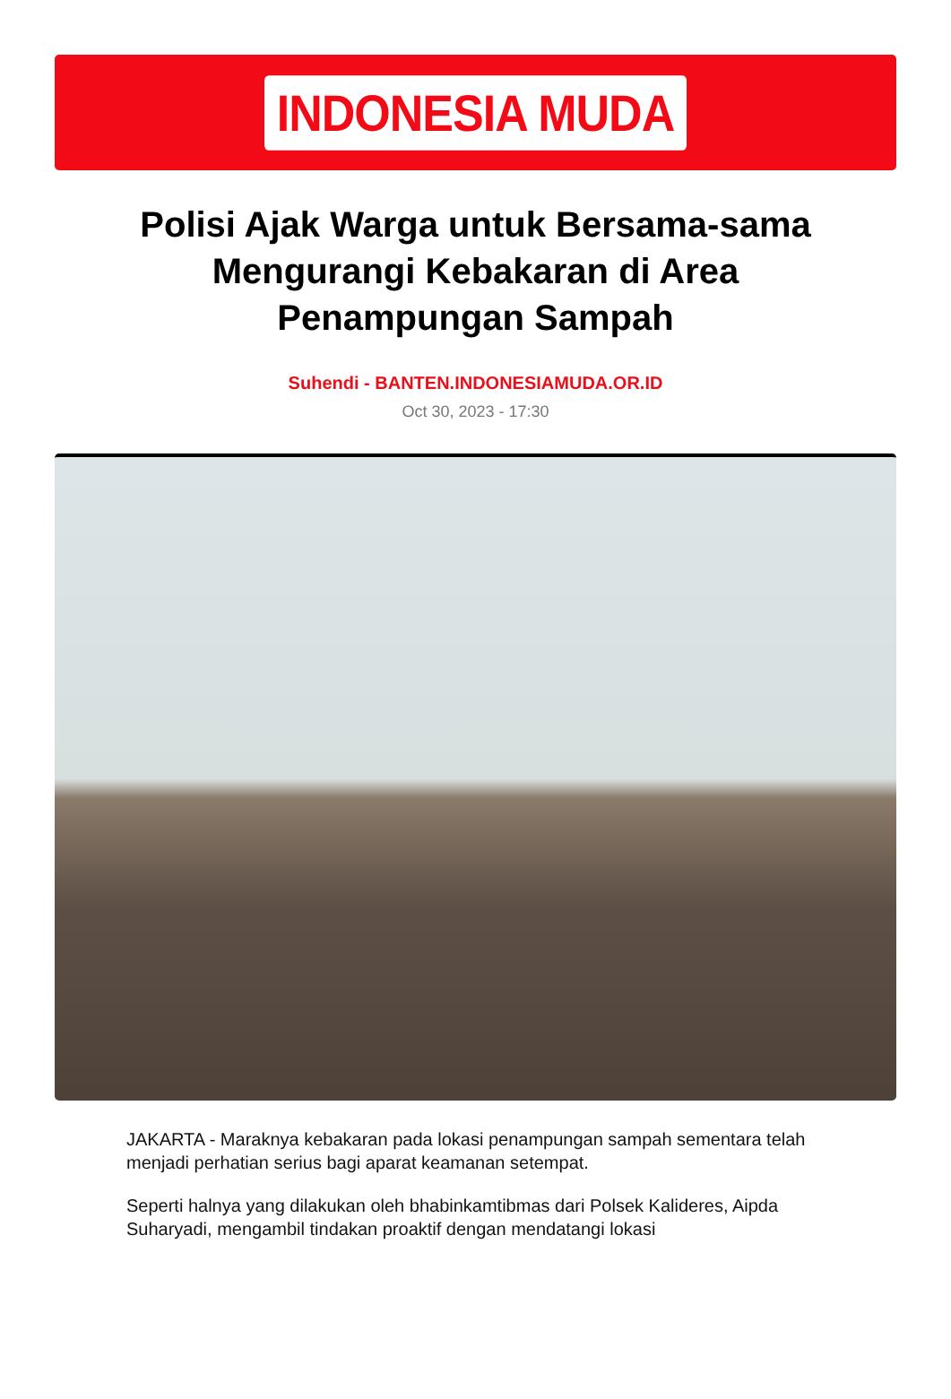INDONESIA MUDA
Polisi Ajak Warga untuk Bersama-sama Mengurangi Kebakaran di Area Penampungan Sampah
Suhendi - BANTEN.INDONESIAMUDA.OR.ID
Oct 30, 2023 - 17:30
JAKARTA - Maraknya kebakaran pada lokasi penampungan sampah sementara telah menjadi perhatian serius bagi aparat keamanan setempat.
Seperti halnya yang dilakukan oleh bhabinkamtibmas dari Polsek Kalideres, Aipda Suharyadi, mengambil tindakan proaktif dengan mendatangi lokasi